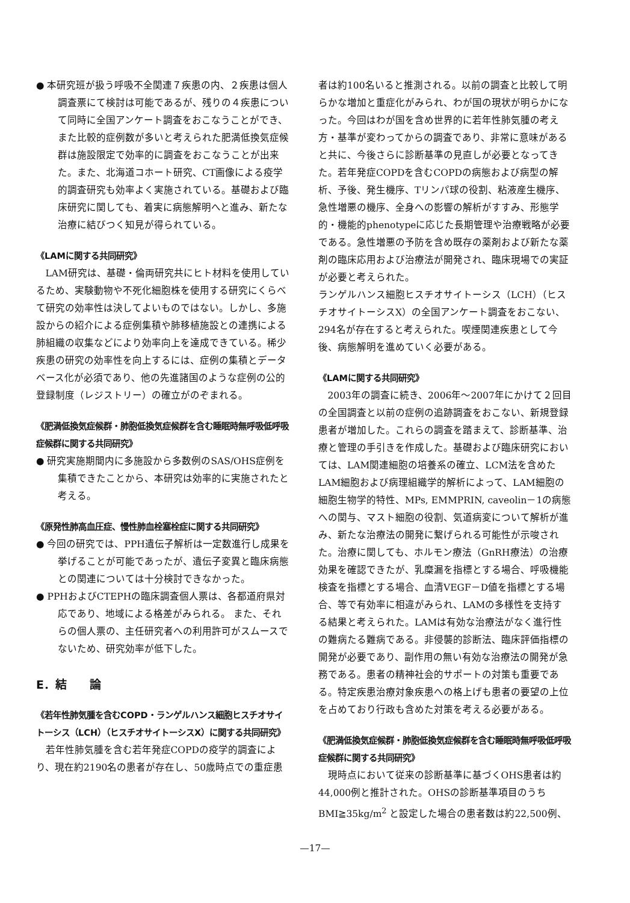● 本研究班が扱う呼吸不全関連７疾患の内、２疾患は個人調査票にて検討は可能であるが、残りの４疾患について同時に全国アンケート調査をおこなうことができ、また比較的症例数が多いと考えられた肥満低換気症候群は施設限定で効率的に調査をおこなうことが出来た。また、北海道コホート研究、CT画像による疫学的調査研究も効率よく実施されている。基礎および臨床研究に関しても、着実に病態解明へと進み、新たな治療に結びつく知見が得られている。
《LAMに関する共同研究》
LAM研究は、基礎・倫両研究共にヒト材料を使用しているため、実験動物や不死化細胞株を使用する研究にくらべて研究の効率性は決してよいものではない。しかし、多施設からの紹介による症例集積や肺移植施設との連携による肺組織の収集などにより効率向上を達成できている。稀少疾患の研究の効率性を向上するには、症例の集積とデータベース化が必須であり、他の先進諸国のような症例の公的登録制度（レジストリー）の確立がのぞまれる。
《肥満低換気症候群・肺胞低換気症候群を含む睡眠時無呼吸低呼吸症候群に関する共同研究》
● 研究実施期間内に多施設から多数例のSAS/OHS症例を集積できたことから、本研究は効率的に実施されたと考える。
《原発性肺高血圧症、慢性肺血栓塞栓症に関する共同研究》
● 今回の研究では、PPH遺伝子解析は一定数進行し成果を挙げることが可能であったが、遺伝子変異と臨床病態との関連については十分検討できなかった。
● PPHおよびCTEPHの臨床調査個人票は、各都道府県対応であり、地域による格差がみられる。 また、それらの個人票の、主任研究者への利用許可がスムースでないため、研究効率が低下した。
E．結　　論
《若年性肺気腫を含むCOPD・ランゲルハンス細胞ヒスチオサイトーシス（LCH）（ヒスチオサイトーシスX）に関する共同研究》
若年性肺気腫を含む若年発症COPDの疫学的調査により、現在約2190名の患者が存在し、50歳時点での重症患
者は約100名いると推測される。以前の調査と比較して明らかな増加と重症化がみられ、わが国の現状が明らかになった。今回はわが国を含め世界的に若年性肺気腫の考え方・基準が変わってからの調査であり、非常に意味があると共に、今後さらに診断基準の見直しが必要となってきた。若年発症COPDを含むCOPDの病態および病型の解析、予後、発生機序、Tリンパ球の役割、粘液産生機序、急性増悪の機序、全身への影響の解析がすすみ、形態学的・機能的phenotypeに応じた長期管理や治療戦略が必要である。急性増悪の予防を含め既存の薬剤および新たな薬剤の臨床応用および治療法が開発され、臨床現場での実証が必要と考えられた。
ランゲルハンス細胞ヒスチオサイトーシス（LCH）（ヒスチオサイトーシスX）の全国アンケート調査をおこない、294名が存在すると考えられた。喫煙関連疾患として今後、病態解明を進めていく必要がある。
《LAMに関する共同研究》
2003年の調査に続き、2006年～2007年にかけて２回目の全国調査と以前の症例の追跡調査をおこない、新規登録患者が増加した。これらの調査を踏まえて、診断基準、治療と管理の手引きを作成した。基礎および臨床研究においては、LAM関連細胞の培養系の確立、LCM法を含めたLAM細胞および病理組織学的解析によって、LAM細胞の細胞生物学的特性、MPs, EMMPRIN, caveolin－1の病態への関与、マスト細胞の役割、気道病変について解析が進み、新たな治療法の開発に繋げられる可能性が示唆された。治療に関しても、ホルモン療法（GnRH療法）の治療効果を確認できたが、乳糜漏を指標とする場合、呼吸機能検査を指標とする場合、血清VEGF－D値を指標とする場合、等で有効率に相違がみられ、LAMの多様性を支持する結果と考えられた。LAMは有効な治療法がなく進行性の難病たる難病である。非侵襲的診断法、臨床評価指標の開発が必要であり、副作用の無い有効な治療法の開発が急務である。患者の精神社会的サポートの対策も重要である。特定疾患治療対象疾患への格上げも患者の要望の上位を占めており行政も含めた対策を考える必要がある。
《肥満低換気症候群・肺胞低換気症候群を含む睡眠時無呼吸低呼吸症候群に関する共同研究》
現時点において従来の診断基準に基づくOHS患者は約44,000例と推計された。OHSの診断基準項目のうちBMI≧35kg/m<sup>2</sup> と設定した場合の患者数は約22,500例、
—17—